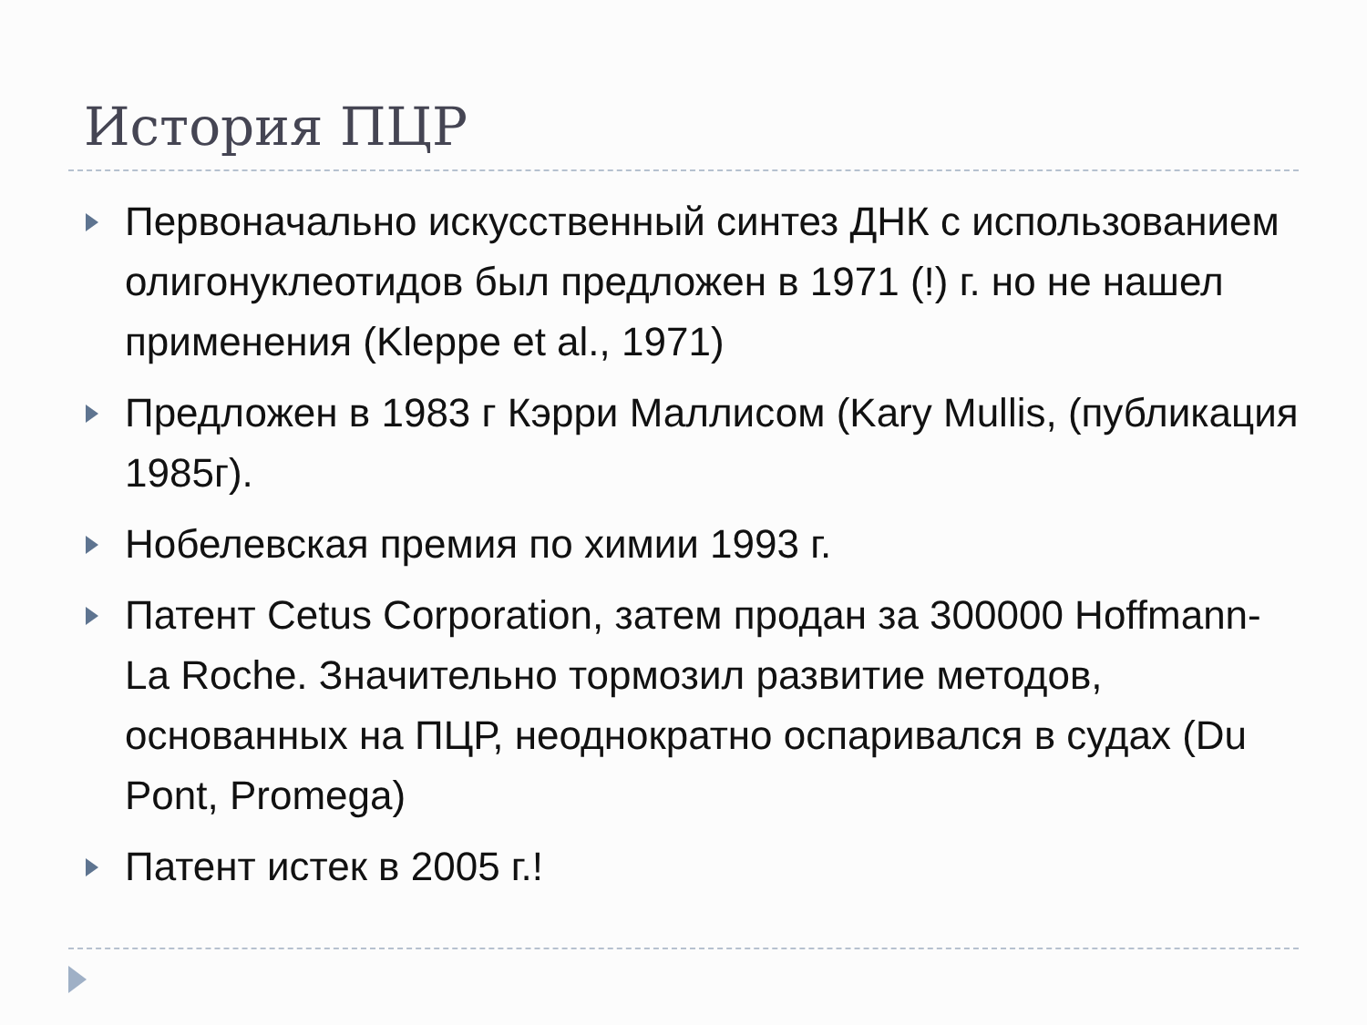История ПЦР
Первоначально искусственный синтез ДНК с использованием олигонуклеотидов был предложен в 1971 (!) г. но не нашел применения (Kleppe et al., 1971)
Предложен в 1983 г Кэрри Маллисом (Kary Mullis, (публикация 1985г).
Нобелевская премия по химии 1993 г.
Патент Cetus Corporation, затем продан за 300000 Hoffmann-La Roche. Значительно тормозил развитие методов, основанных на ПЦР, неоднократно оспаривался в судах (Du Pont, Promega)
Патент истек в 2005 г.!